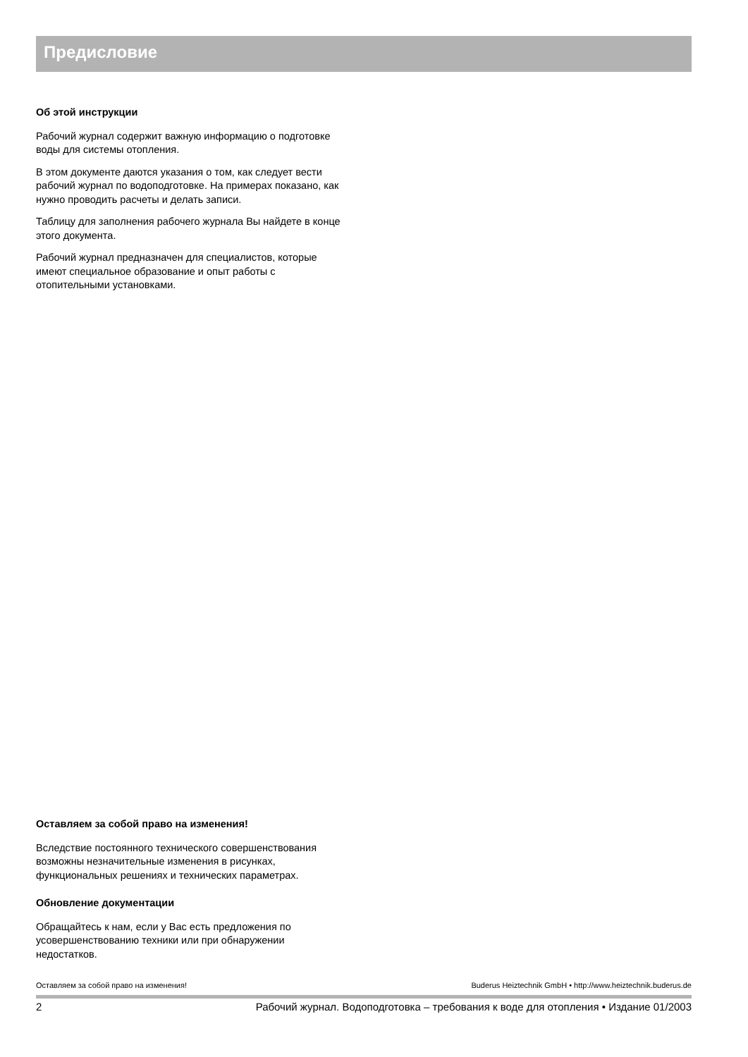Предисловие
Об этой инструкции
Рабочий журнал содержит важную информацию о подготовке воды для системы отопления.
В этом документе даются указания о том, как следует вести рабочий журнал по водоподготовке. На примерах показано, как нужно проводить расчеты и делать записи.
Таблицу для заполнения рабочего журнала Вы найдете в конце этого документа.
Рабочий журнал предназначен для специалистов, которые имеют специальное образование и опыт работы с отопительными установками.
Оставляем за собой право на изменения!
Вследствие постоянного технического совершенствования возможны незначительные изменения в рисунках, функциональных решениях и технических параметрах.
Обновление документации
Обращайтесь к нам, если у Вас есть предложения по усовершенствованию техники или при обнаружении недостатков.
Оставляем за собой право на изменения! Buderus Heiztechnik GmbH • http://www.heiztechnik.buderus.de
2 Рабочий журнал. Водоподготовка – требования к воде для отопления • Издание 01/2003